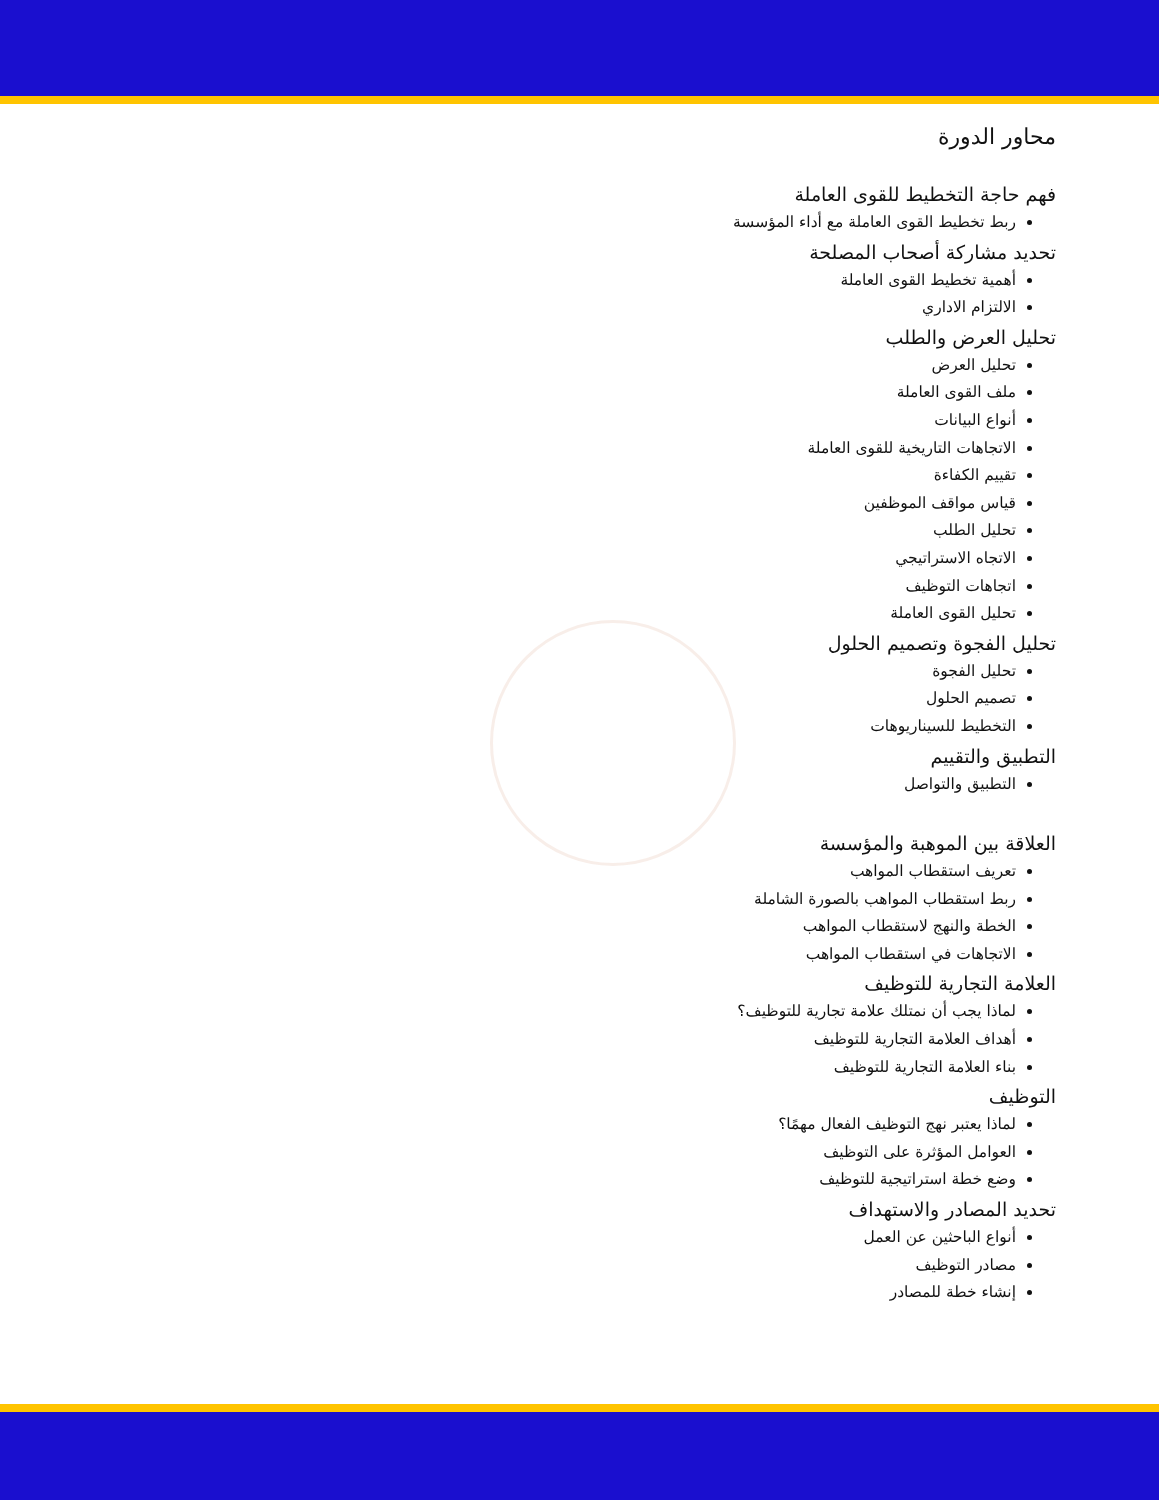محاور الدورة
فهم حاجة التخطيط للقوى العاملة
ربط تخطيط القوى العاملة مع أداء المؤسسة
تحديد مشاركة أصحاب المصلحة
أهمية تخطيط القوى العاملة
الالتزام الاداري
تحليل العرض والطلب
تحليل العرض
ملف القوى العاملة
أنواع البيانات
الاتجاهات التاريخية للقوى العاملة
تقييم الكفاءة
قياس مواقف الموظفين
تحليل الطلب
الاتجاه الاستراتيجي
اتجاهات التوظيف
تحليل القوى العاملة
تحليل الفجوة وتصميم الحلول
تحليل الفجوة
تصميم الحلول
التخطيط للسيناريوهات
التطبيق والتقييم
التطبيق والتواصل
العلاقة بين الموهبة والمؤسسة
تعريف استقطاب المواهب
ربط استقطاب المواهب بالصورة الشاملة
الخطة والنهج لاستقطاب المواهب
الاتجاهات في استقطاب المواهب
العلامة التجارية للتوظيف
لماذا يجب أن نمتلك علامة تجارية للتوظيف؟
أهداف العلامة التجارية للتوظيف
بناء العلامة التجارية للتوظيف
التوظيف
لماذا يعتبر نهج التوظيف الفعال مهمًا؟
العوامل المؤثرة على التوظيف
وضع خطة استراتيجية للتوظيف
تحديد المصادر والاستهداف
أنواع الباحثين عن العمل
مصادر التوظيف
إنشاء خطة للمصادر